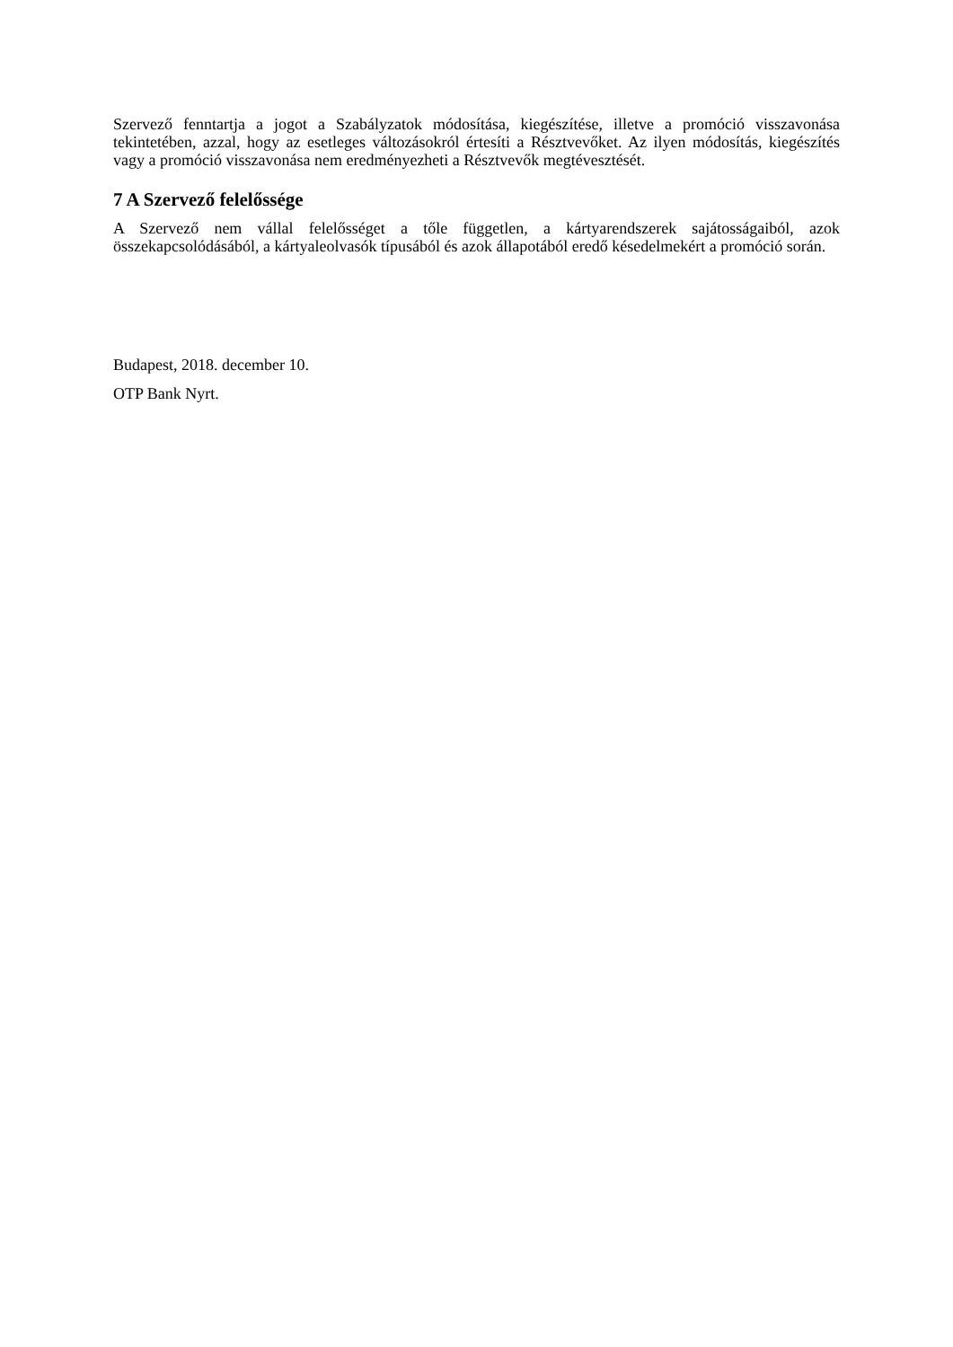Szervező fenntartja a jogot a Szabályzatok módosítása, kiegészítése, illetve a promóció visszavonása tekintetében, azzal, hogy az esetleges változásokról értesíti a Résztvevőket. Az ilyen módosítás, kiegészítés vagy a promóció visszavonása nem eredményezheti a Résztvevők megtévesztését.
7 A Szervező felelőssége
A Szervező nem vállal felelősséget a tőle független, a kártyarendszerek sajátosságaiból, azok összekapcsolódásából, a kártyaleolvasók típusából és azok állapotából eredő késedelmekért a promóció során.
Budapest, 2018. december 10.
OTP Bank Nyrt.